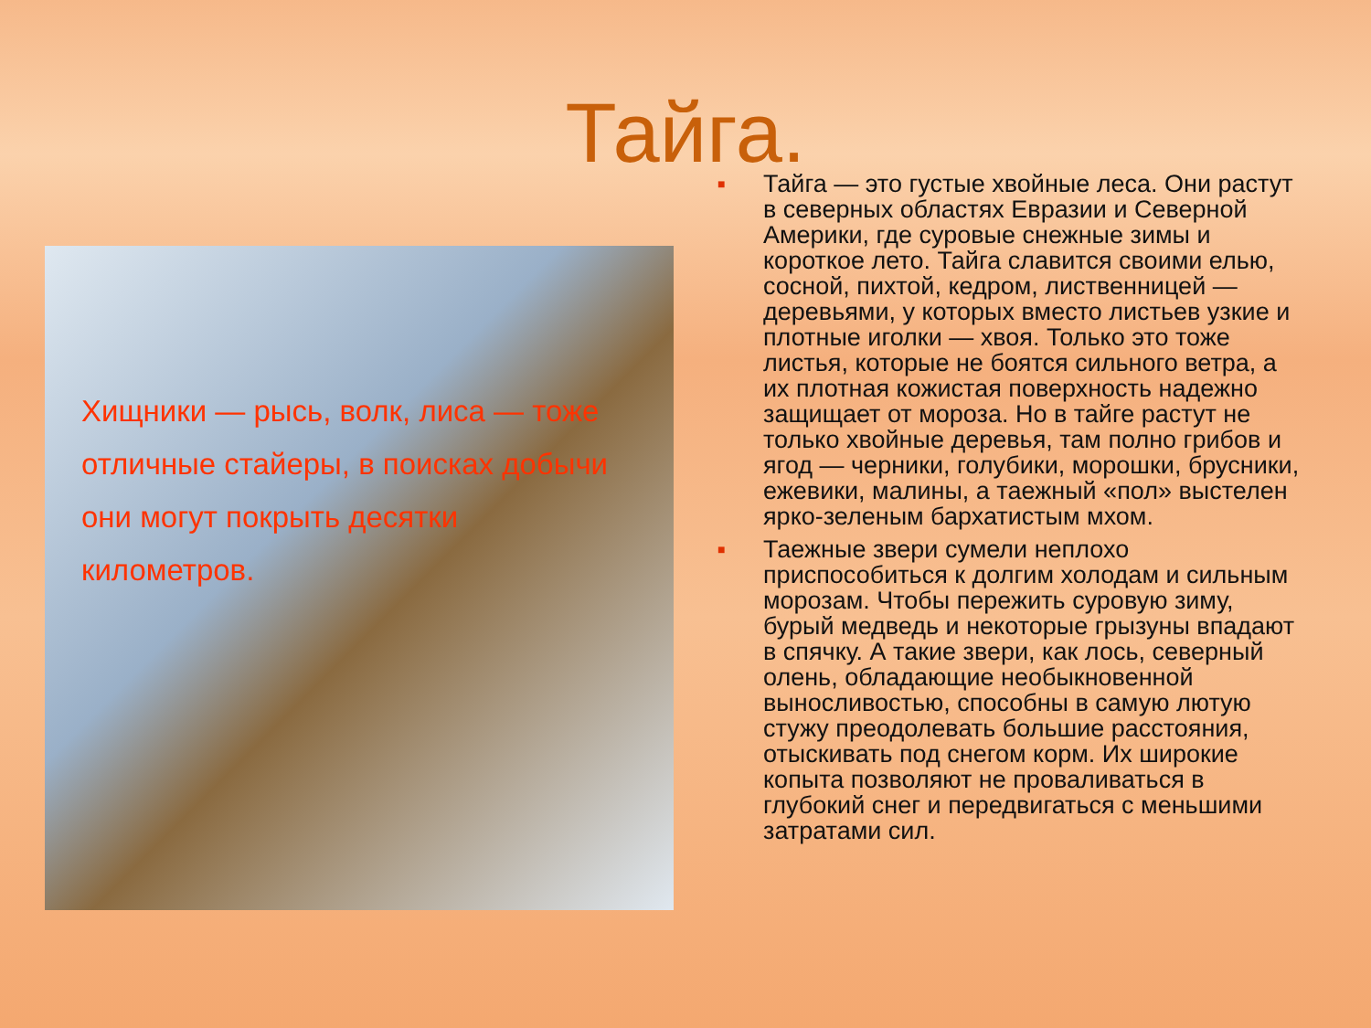Тайга.
Хищники — рысь, волк, лиса — тоже отличные стайеры, в поисках добычи они могут покрыть десятки километров.
■ Тайга — это густые хвойные леса. Они растут в северных областях Евразии и Северной Америки, где суровые снежные зимы и короткое лето. Тайга славится своими елью, сосной, пихтой, кедром, лиственницей — деревьями, у которых вместо листьев узкие и плотные иголки — хвоя. Только это тоже листья, которые не боятся сильного ветра, а их плотная кожистая поверхность надежно защищает от мороза. Но в тайге растут не только хвойные деревья, там полно грибов и ягод — черники, голубики, морошки, брусники, ежевики, малины, а таежный «пол» выстелен ярко-зеленым бархатистым мхом.
■ Таежные звери сумели неплохо приспособиться к долгим холодам и сильным морозам. Чтобы пережить суровую зиму, бурый медведь и некоторые грызуны впадают в спячку. А такие звери, как лось, северный олень, обладающие необыкновенной выносливостью, способны в самую лютую стужу преодолевать большие расстояния, отыскивать под снегом корм. Их широкие копыта позволяют не проваливаться в глубокий снег и передвигаться с меньшими затратами сил.